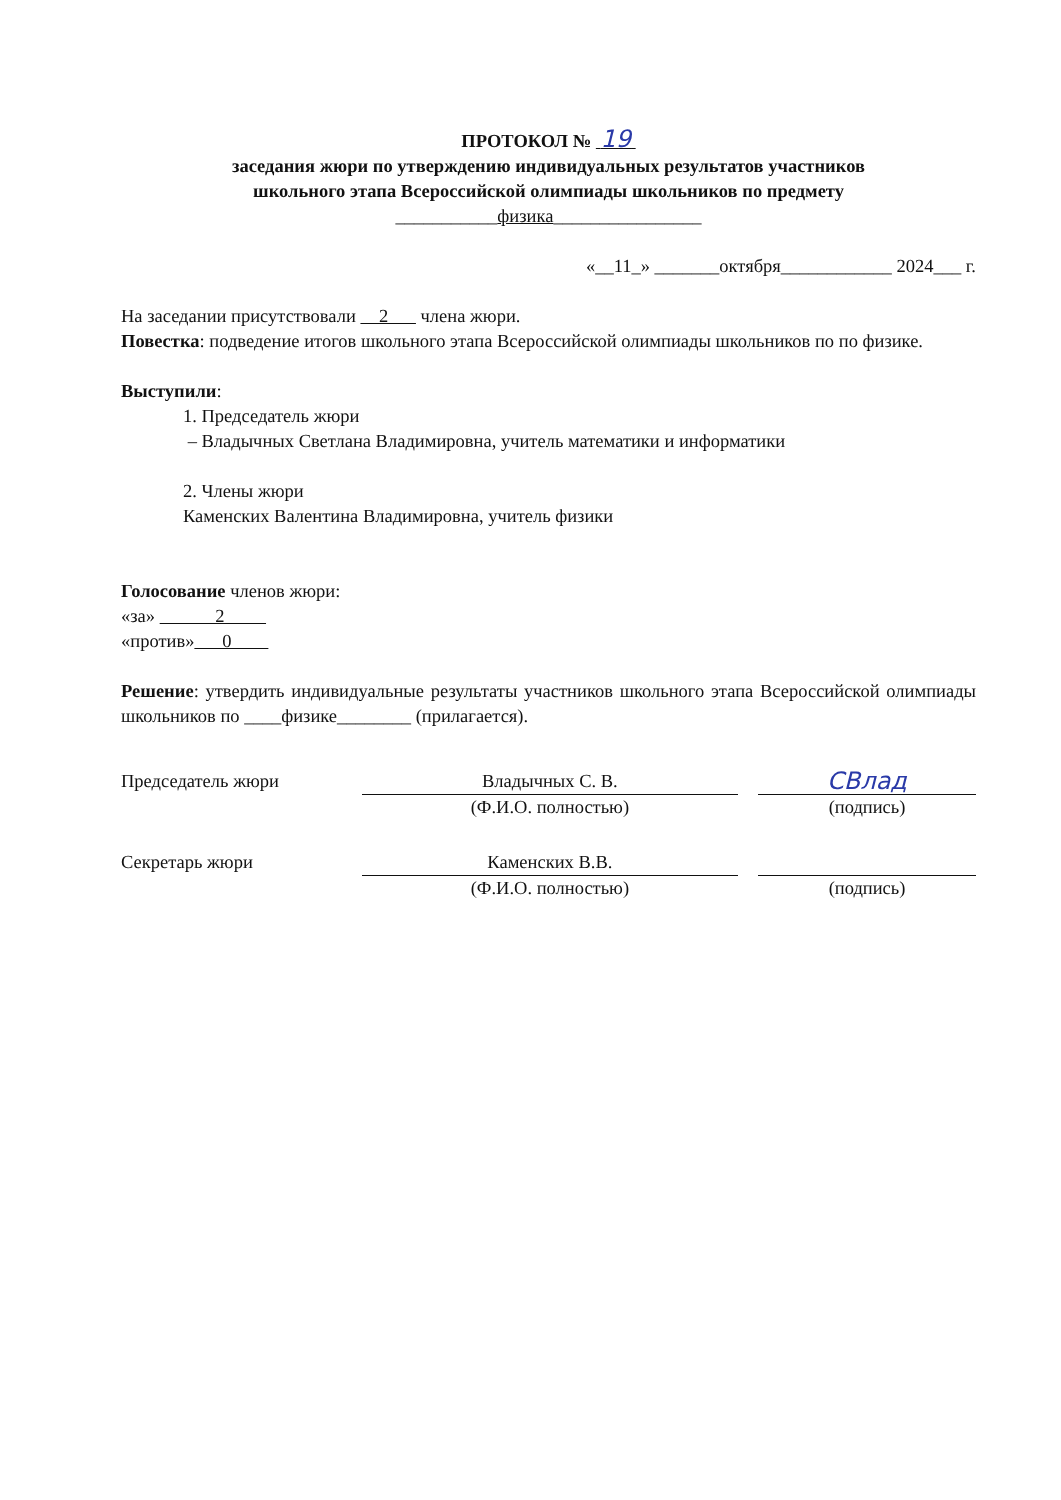ПРОТОКОЛ № 19
заседания жюри по утверждению индивидуальных результатов участников
школьного этапа Всероссийской олимпиады школьников по предмету
___________физика________________
«__11_» _______октября____________ 2024___ г.
На заседании присутствовали 2 члена жюри.
Повестка: подведение итогов школьного этапа Всероссийской олимпиады школьников по по физике.
Выступили:
1. Председатель жюри
– Владычных Светлана Владимировна, учитель математики и информатики
2. Члены жюри
Каменских Валентина Владимировна, учитель физики
Голосование членов жюри:
«за» 2
«против» 0
Решение: утвердить индивидуальные результаты участников школьного этапа Всероссийской олимпиады школьников по ____физике________ (прилагается).
Председатель жюри
Владычных С. В.
(Ф.И.О. полностью)
СВлад
(подпись)
Секретарь жюри
Каменских В.В.
(Ф.И.О. полностью)
(подпись)